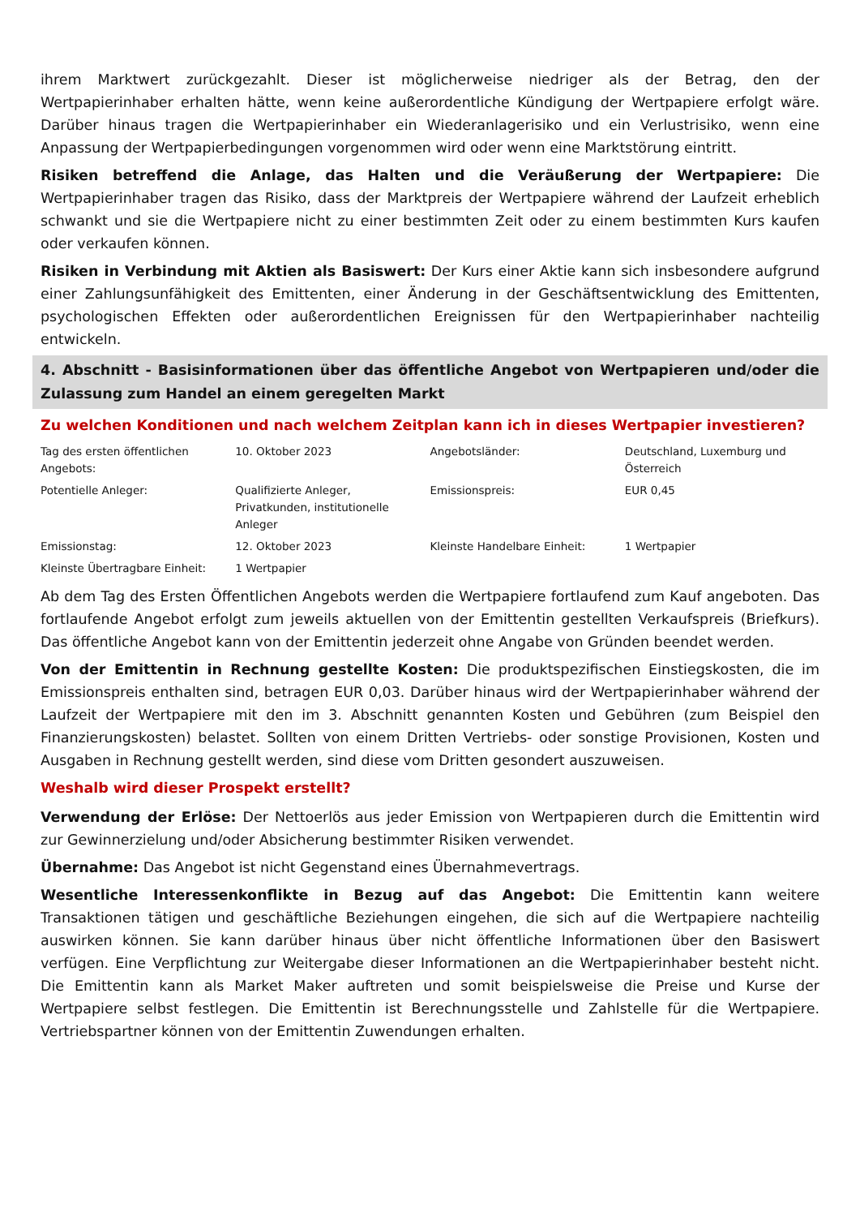ihrem Marktwert zurückgezahlt. Dieser ist möglicherweise niedriger als der Betrag, den der Wertpapierinhaber erhalten hätte, wenn keine außerordentliche Kündigung der Wertpapiere erfolgt wäre. Darüber hinaus tragen die Wertpapierinhaber ein Wiederanlagerisiko und ein Verlustrisiko, wenn eine Anpassung der Wertpapierbedingungen vorgenommen wird oder wenn eine Marktstörung eintritt.
Risiken betreffend die Anlage, das Halten und die Veräußerung der Wertpapiere: Die Wertpapierinhaber tragen das Risiko, dass der Marktpreis der Wertpapiere während der Laufzeit erheblich schwankt und sie die Wertpapiere nicht zu einer bestimmten Zeit oder zu einem bestimmten Kurs kaufen oder verkaufen können.
Risiken in Verbindung mit Aktien als Basiswert: Der Kurs einer Aktie kann sich insbesondere aufgrund einer Zahlungsunfähigkeit des Emittenten, einer Änderung in der Geschäftsentwicklung des Emittenten, psychologischen Effekten oder außerordentlichen Ereignissen für den Wertpapierinhaber nachteilig entwickeln.
4. Abschnitt - Basisinformationen über das öffentliche Angebot von Wertpapieren und/oder die Zulassung zum Handel an einem geregelten Markt
Zu welchen Konditionen und nach welchem Zeitplan kann ich in dieses Wertpapier investieren?
| Tag des ersten öffentlichen Angebots: | 10. Oktober 2023 | Angebotsländer: | Deutschland, Luxemburg und Österreich |
| Potentielle Anleger: | Qualifizierte Anleger, Privatkunden, institutionelle Anleger | Emissionspreis: | EUR 0,45 |
| Emissionstag: | 12. Oktober 2023 | Kleinste Handelbare Einheit: | 1 Wertpapier |
| Kleinste Übertragbare Einheit: | 1 Wertpapier | | |
Ab dem Tag des Ersten Öffentlichen Angebots werden die Wertpapiere fortlaufend zum Kauf angeboten. Das fortlaufende Angebot erfolgt zum jeweils aktuellen von der Emittentin gestellten Verkaufspreis (Briefkurs). Das öffentliche Angebot kann von der Emittentin jederzeit ohne Angabe von Gründen beendet werden.
Von der Emittentin in Rechnung gestellte Kosten: Die produktspezifischen Einstiegskosten, die im Emissionspreis enthalten sind, betragen EUR 0,03. Darüber hinaus wird der Wertpapierinhaber während der Laufzeit der Wertpapiere mit den im 3. Abschnitt genannten Kosten und Gebühren (zum Beispiel den Finanzierungskosten) belastet. Sollten von einem Dritten Vertriebs- oder sonstige Provisionen, Kosten und Ausgaben in Rechnung gestellt werden, sind diese vom Dritten gesondert auszuweisen.
Weshalb wird dieser Prospekt erstellt?
Verwendung der Erlöse: Der Nettoerlös aus jeder Emission von Wertpapieren durch die Emittentin wird zur Gewinnerzielung und/oder Absicherung bestimmter Risiken verwendet.
Übernahme: Das Angebot ist nicht Gegenstand eines Übernahmevertrags.
Wesentliche Interessenkonflikte in Bezug auf das Angebot: Die Emittentin kann weitere Transaktionen tätigen und geschäftliche Beziehungen eingehen, die sich auf die Wertpapiere nachteilig auswirken können. Sie kann darüber hinaus über nicht öffentliche Informationen über den Basiswert verfügen. Eine Verpflichtung zur Weitergabe dieser Informationen an die Wertpapierinhaber besteht nicht. Die Emittentin kann als Market Maker auftreten und somit beispielsweise die Preise und Kurse der Wertpapiere selbst festlegen. Die Emittentin ist Berechnungsstelle und Zahlstelle für die Wertpapiere. Vertriebspartner können von der Emittentin Zuwendungen erhalten.